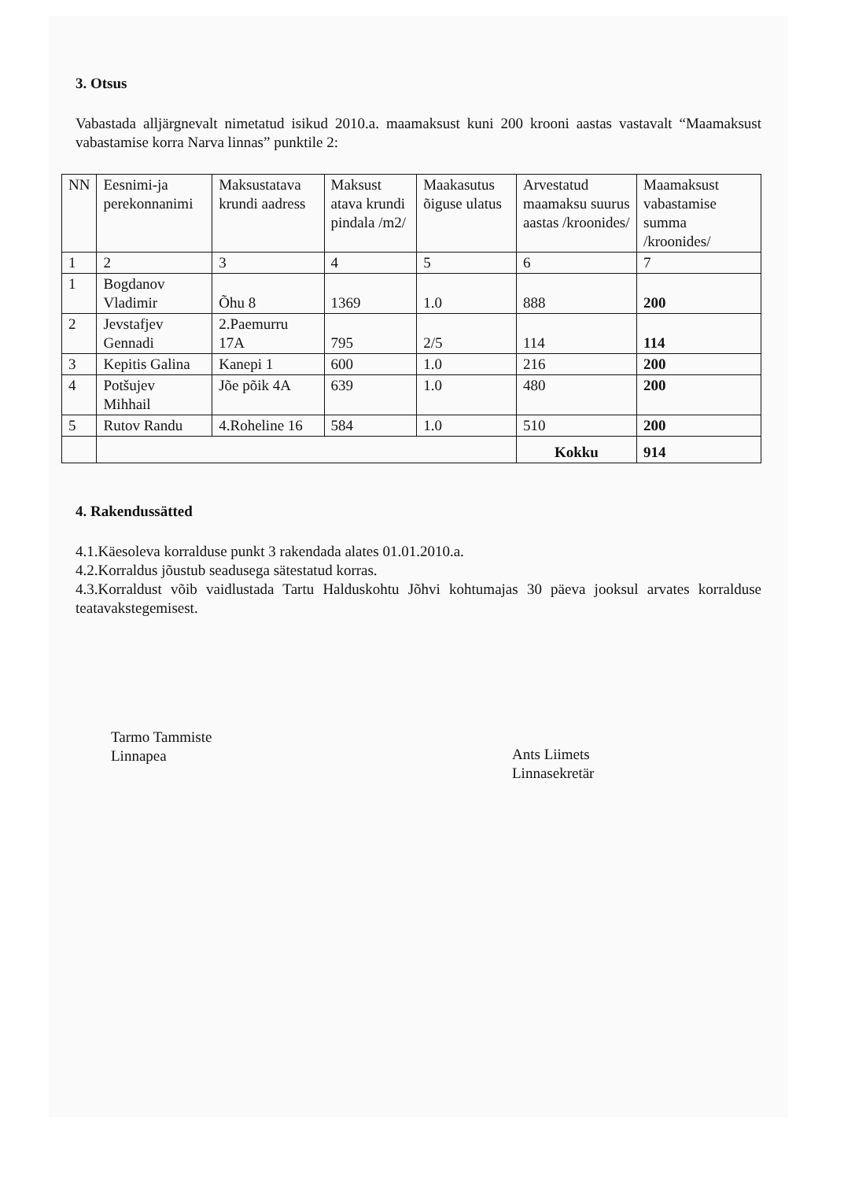3. Otsus
Vabastada alljärgnevalt nimetatud isikud 2010.a. maamaksust kuni 200 krooni aastas vastavalt “Maamaksust vabastamise korra Narva linnas” punktile 2:
| NN | Eesnimi-ja perekonnanimi | Maksustatava krundi aadress | Maksust atava krundi pindala /m2/ | Maakasutus õiguse ulatus | Arvestatud maamaksu suurus aastas /kroonides/ | Maamaksust vabastamise summa /kroonides/ |
| 1 | 2 | 3 | 4 | 5 | 6 | 7 |
| 1 | Bogdanov Vladimir | Õhu 8 | 1369 | 1.0 | 888 | 200 |
| 2 | Jevstafjev Gennadi | 2.Paemurru 17A | 795 | 2/5 | 114 | 114 |
| 3 | Kepitis Galina | Kanepi 1 | 600 | 1.0 | 216 | 200 |
| 4 | Potšujev Mihhail | Jõe põik 4A | 639 | 1.0 | 480 | 200 |
| 5 | Rutov Randu | 4.Roheline 16 | 584 | 1.0 | 510 | 200 |
| | | | | | Kokku | 914 |
4. Rakendussätted
4.1.Käesoleva korralduse punkt 3 rakendada alates 01.01.2010.a.
4.2.Korraldus jõustub seadusega sätestatud korras.
4.3.Korraldust võib vaidlustada Tartu Halduskohtu Jõhvi kohtumajas 30 päeva jooksul arvates korralduse teatavakstegemisest.
Tarmo Tammiste
Linnapea
Ants Liimets
Linnasekretär